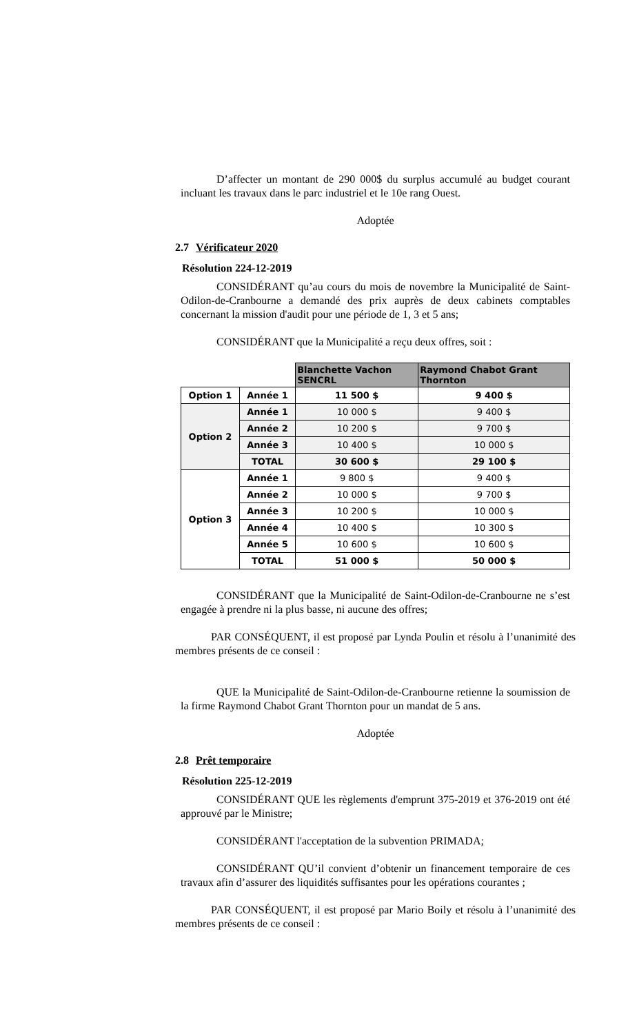D’affecter un montant de 290 000$ du surplus accumulé au budget courant incluant les travaux dans le parc industriel et le 10e rang Ouest.
Adoptée
2.7 Vérificateur 2020
Résolution 224-12-2019
CONSIDÉRANT qu’au cours du mois de novembre la Municipalité de Saint-Odilon-de-Cranbourne a demandé des prix auprès de deux cabinets comptables concernant la mission d'audit pour une période de 1, 3 et 5 ans;
CONSIDÉRANT que la Municipalité a reçu deux offres, soit :
| | | Blanchette Vachon SENCRL | Raymond Chabot Grant Thornton |
| Option 1 | Année 1 | 11 500 $ | 9 400 $ |
| Option 2 | Année 1 | 10 000 $ | 9 400 $ |
| | Année 2 | 10 200 $ | 9 700 $ |
| | Année 3 | 10 400 $ | 10 000 $ |
| | TOTAL | 30 600 $ | 29 100 $ |
| Option 3 | Année 1 | 9 800 $ | 9 400 $ |
| | Année 2 | 10 000 $ | 9 700 $ |
| | Année 3 | 10 200 $ | 10 000 $ |
| | Année 4 | 10 400 $ | 10 300 $ |
| | Année 5 | 10 600 $ | 10 600 $ |
| | TOTAL | 51 000 $ | 50 000 $ |
CONSIDÉRANT que la Municipalité de Saint-Odilon-de-Cranbourne ne s’est engagée à prendre ni la plus basse, ni aucune des offres;
PAR CONSÉQUENT, il est proposé par Lynda Poulin et résolu à l’unanimité des membres présents de ce conseil :
QUE la Municipalité de Saint-Odilon-de-Cranbourne retienne la soumission de la firme Raymond Chabot Grant Thornton pour un mandat de 5 ans.
Adoptée
2.8 Prêt temporaire
Résolution 225-12-2019
CONSIDÉRANT QUE les règlements d'emprunt 375-2019 et 376-2019 ont été approuvé par le Ministre;
CONSIDÉRANT l'acceptation de la subvention PRIMADA;
CONSIDÉRANT QU’il convient d’obtenir un financement temporaire de ces travaux afin d’assurer des liquidités suffisantes pour les opérations courantes ;
PAR CONSÉQUENT, il est proposé par Mario Boily et résolu à l’unanimité des membres présents de ce conseil :